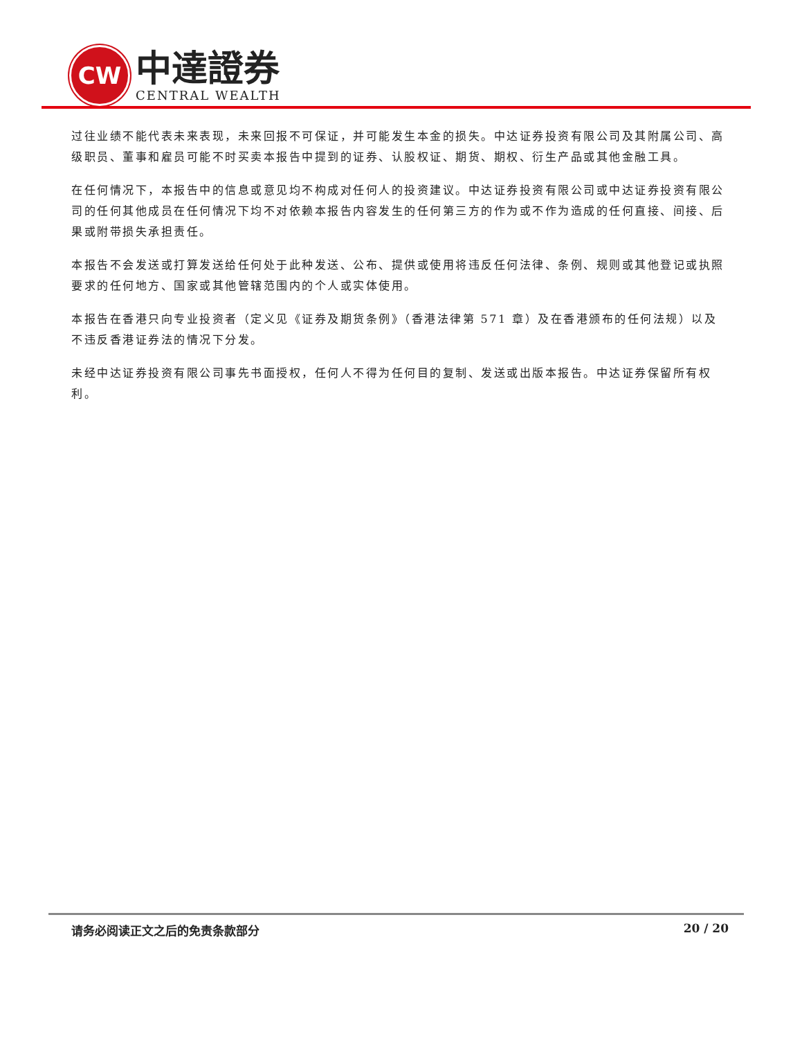CW
中達證券
CENTRAL WEALTH
过往业绩不能代表未来表现，未来回报不可保证，并可能发生本金的损失。中达证券投资有限公司及其附属公司、高级职员、董事和雇员可能不时买卖本报告中提到的证券、认股权证、期货、期权、衍生产品或其他金融工具。
在任何情况下，本报告中的信息或意见均不构成对任何人的投资建议。中达证券投资有限公司或中达证券投资有限公司的任何其他成员在任何情况下均不对依赖本报告内容发生的任何第三方的作为或不作为造成的任何直接、间接、后果或附带损失承担责任。
本报告不会发送或打算发送给任何处于此种发送、公布、提供或使用将违反任何法律、条例、规则或其他登记或执照要求的任何地方、国家或其他管辖范围内的个人或实体使用。
本报告在香港只向专业投资者（定义见《证券及期货条例》（香港法律第 571 章）及在香港颁布的任何法规）以及不违反香港证券法的情况下分发。
未经中达证券投资有限公司事先书面授权，任何人不得为任何目的复制、发送或出版本报告。中达证券保留所有权利。
请务必阅读正文之后的免责条款部分 20 / 20